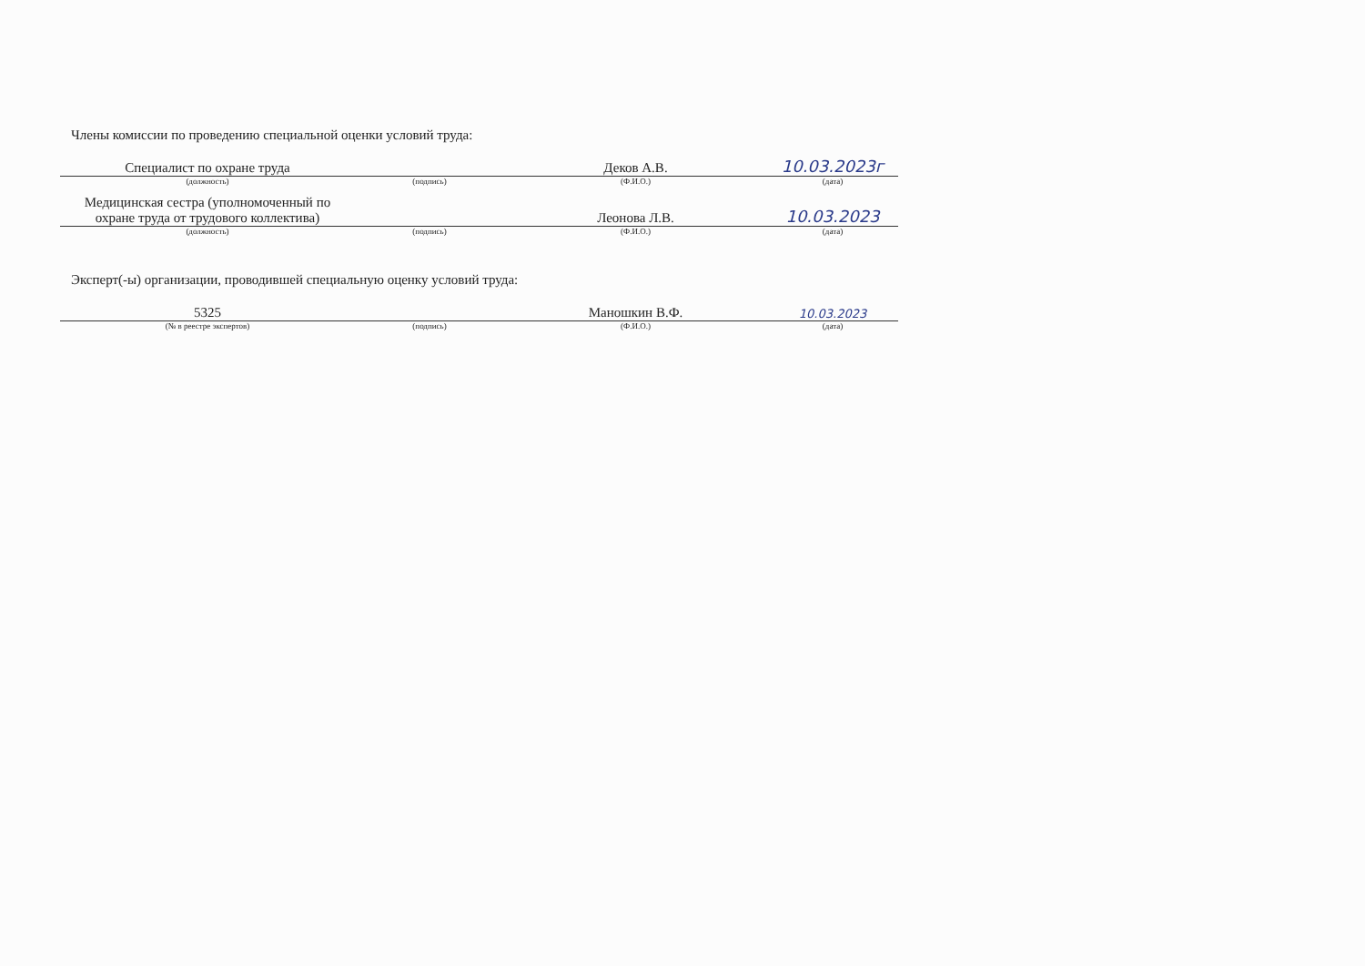Члены комиссии по проведению специальной оценки условий труда:
| Специалист по охране труда | | Деков А.В. | 10.03.2023г |
| (должность) | (подпись) | (Ф.И.О.) | (дата) |
| Медицинская сестра (уполномоченный по охране труда от трудового коллектива) | | Леонова Л.В. | 10.03.2023 |
| (должность) | (подпись) | (Ф.И.О.) | (дата) |
Эксперт(-ы) организации, проводившей специальную оценку условий труда:
| 5325 | | Маношкин В.Ф. | 10.03.2023 |
| (№ в реестре экспертов) | (подпись) | (Ф.И.О.) | (дата) |